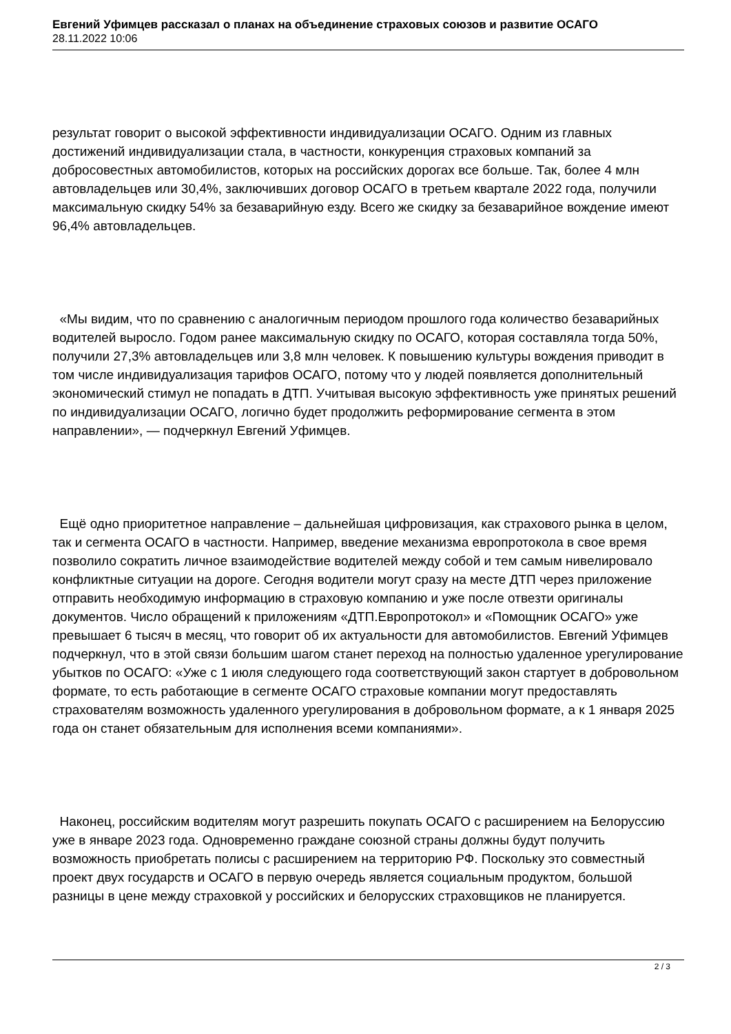Евгений Уфимцев рассказал о планах на объединение страховых союзов и развитие ОСАГО
28.11.2022 10:06
результат говорит о высокой эффективности индивидуализации ОСАГО. Одним из главных достижений индивидуализации стала, в частности, конкуренция страховых компаний за добросовестных автомобилистов, которых на российских дорогах все больше. Так, более 4 млн автовладельцев или 30,4%, заключивших договор ОСАГО в третьем квартале 2022 года, получили максимальную скидку 54% за безаварийную езду. Всего же скидку за безаварийное вождение имеют 96,4% автовладельцев.
«Мы видим, что по сравнению с аналогичным периодом прошлого года количество безаварийных водителей выросло. Годом ранее максимальную скидку по ОСАГО, которая составляла тогда 50%, получили 27,3% автовладельцев или 3,8 млн человек. К повышению культуры вождения приводит в том числе индивидуализация тарифов ОСАГО, потому что у людей появляется дополнительный экономический стимул не попадать в ДТП. Учитывая высокую эффективность уже принятых решений по индивидуализации ОСАГО, логично будет продолжить реформирование сегмента в этом направлении», — подчеркнул Евгений Уфимцев.
Ещё одно приоритетное направление – дальнейшая цифровизация, как страхового рынка в целом, так и сегмента ОСАГО в частности. Например, введение механизма европротокола в свое время позволило сократить личное взаимодействие водителей между собой и тем самым нивелировало конфликтные ситуации на дороге. Сегодня водители могут сразу на месте ДТП через приложение отправить необходимую информацию в страховую компанию и уже после отвезти оригиналы документов. Число обращений к приложениям «ДТП.Европротокол» и «Помощник ОСАГО» уже превышает 6 тысяч в месяц, что говорит об их актуальности для автомобилистов. Евгений Уфимцев подчеркнул, что в этой связи большим шагом станет переход на полностью удаленное урегулирование убытков по ОСАГО: «Уже с 1 июля следующего года соответствующий закон стартует в добровольном формате, то есть работающие в сегменте ОСАГО страховые компании могут предоставлять страхователям возможность удаленного урегулирования в добровольном формате, а к 1 января 2025 года он станет обязательным для исполнения всеми компаниями».
Наконец, российским водителям могут разрешить покупать ОСАГО с расширением на Белоруссию уже в январе 2023 года. Одновременно граждане союзной страны должны будут получить возможность приобретать полисы с расширением на территорию РФ. Поскольку это совместный проект двух государств и ОСАГО в первую очередь является социальным продуктом, большой разницы в цене между страховкой у российских и белорусских страховщиков не планируется.
2 / 3